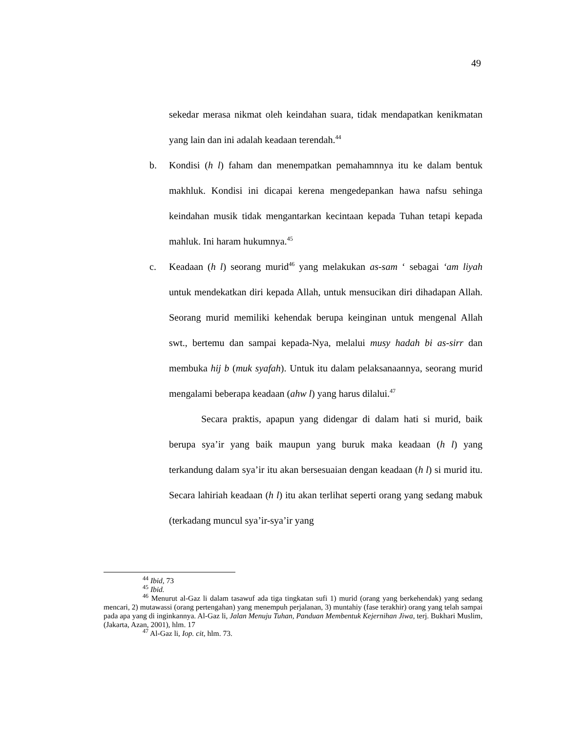49
sekedar merasa nikmat oleh keindahan suara, tidak mendapatkan kenikmatan yang lain dan ini adalah keadaan terendah.<sup>44</sup>
b. Kondisi (h l) faham dan menempatkan pemahamnnya itu ke dalam bentuk makhluk. Kondisi ini dicapai kerena mengedepankan hawa nafsu sehinga keindahan musik tidak mengantarkan kecintaan kepada Tuhan tetapi kepada mahluk. Ini haram hukumnya.<sup>45</sup>
c. Keadaan (h l) seorang murid<sup>46</sup> yang melakukan as-sam ‘ sebagai ‘am liyah untuk mendekatkan diri kepada Allah, untuk mensucikan diri dihadapan Allah. Seorang murid memiliki kehendak berupa keinginan untuk mengenal Allah swt., bertemu dan sampai kepada-Nya, melalui musy hadah bi as-sirr dan membuka hij b (muk syafah). Untuk itu dalam pelaksanaannya, seorang murid mengalami beberapa keadaan (ahw l) yang harus dilalui.<sup>47</sup>
Secara praktis, apapun yang didengar di dalam hati si murid, baik berupa sya’ir yang baik maupun yang buruk maka keadaan (h l) yang terkandung dalam sya’ir itu akan bersesuaian dengan keadaan (h l) si murid itu. Secara lahiriah keadaan (h l) itu akan terlihat seperti orang yang sedang mabuk (terkadang muncul sya’ir-sya’ir yang
<sup>44</sup> Ibid, 73
<sup>45</sup> Ibid.
<sup>46</sup> Menurut al-Gaz li dalam tasawuf ada tiga tingkatan sufi 1) murid (orang yang berkehendak) yang sedang mencari, 2) mutawassi (orang pertengahan) yang menempuh perjalanan, 3) muntahiy (fase terakhir) orang yang telah sampai pada apa yang di inginkannya. Al-Gaz li, Jalan Menuju Tuhan, Panduan Membentuk Kejernihan Jiwa, terj. Bukhari Muslim, (Jakarta, Azan, 2001), hlm. 17
<sup>47</sup> Al-Gaz li, Iop. cit, hlm. 73.